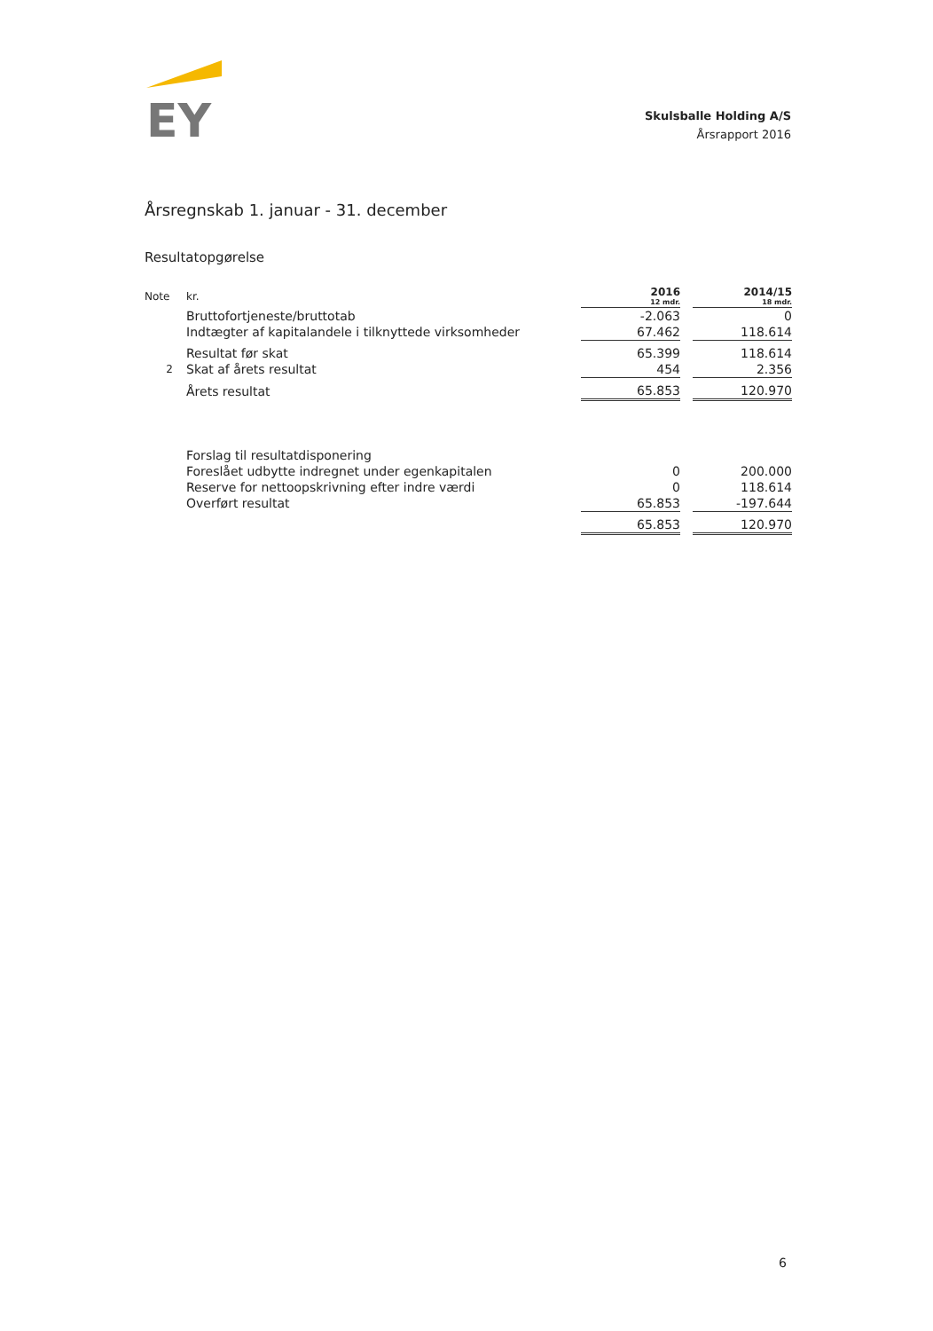EY
Skulsballe Holding A/S
Årsrapport 2016
Årsregnskab 1. januar - 31. december
Resultatopgørelse
| Note | kr. | 2016 12 mdr. | | 2014/15 18 mdr. |
| --- | --- | --- | --- | --- |
| | Bruttofortjeneste/bruttotab | -2.063 | | 0 |
| | Indtægter af kapitalandele i tilknyttede virksomheder | 67.462 | | 118.614 |
| | Resultat før skat | 65.399 | | 118.614 |
| 2 | Skat af årets resultat | 454 | | 2.356 |
| | Årets resultat | 65.853 | | 120.970 |
| | Forslag til resultatdisponering | | | |
| | Foreslået udbytte indregnet under egenkapitalen | 0 | | 200.000 |
| | Reserve for nettoopskrivning efter indre værdi | 0 | | 118.614 |
| | Overført resultat | 65.853 | | -197.644 |
| | | 65.853 | | 120.970 |
6